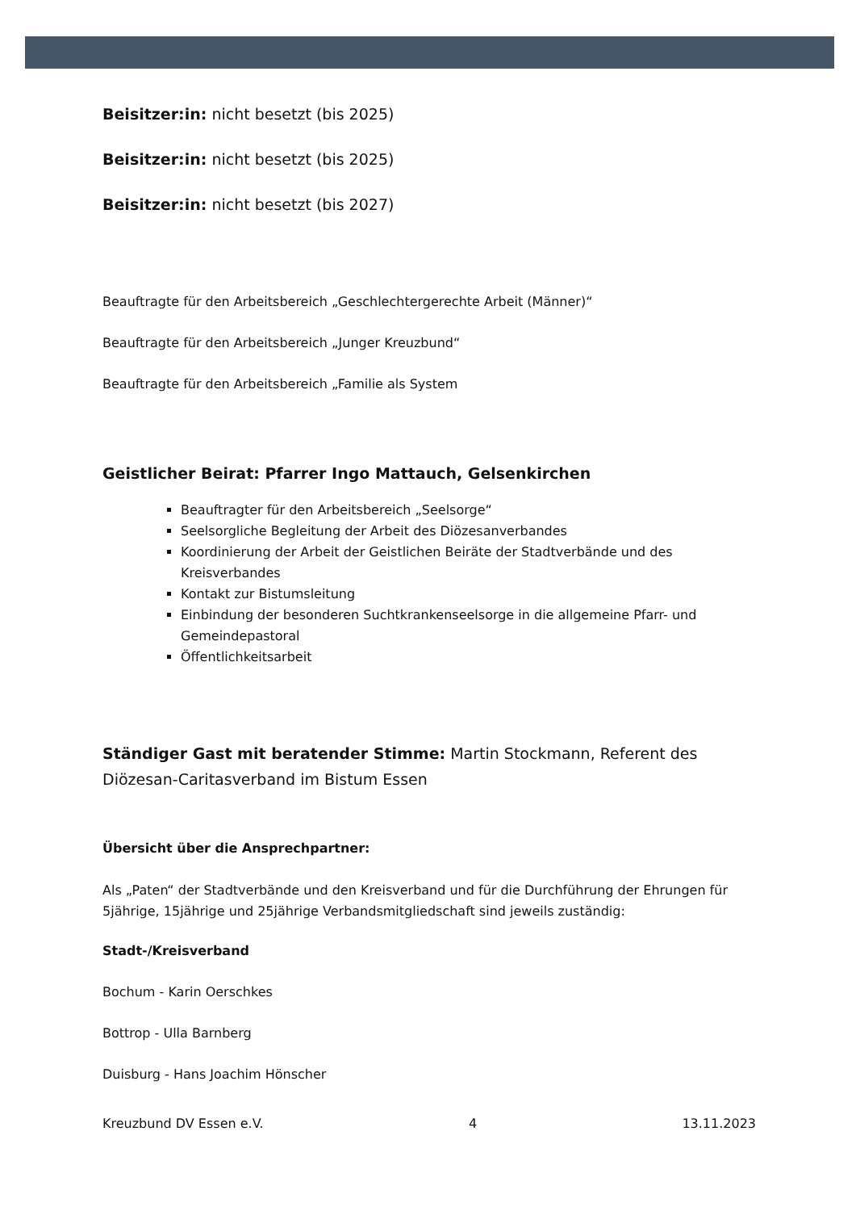Beisitzer:in: nicht besetzt (bis 2025)
Beisitzer:in: nicht besetzt (bis 2025)
Beisitzer:in: nicht besetzt (bis 2027)
Beauftragte für den Arbeitsbereich „Geschlechtergerechte Arbeit (Männer)“
Beauftragte für den Arbeitsbereich „Junger Kreuzbund“
Beauftragte für den Arbeitsbereich „Familie als System
Geistlicher Beirat: Pfarrer Ingo Mattauch, Gelsenkirchen
Beauftragter für den Arbeitsbereich „Seelsorge“
Seelsorgliche Begleitung der Arbeit des Diözesanverbandes
Koordinierung der Arbeit der Geistlichen Beiräte der Stadtverbände und des Kreisverbandes
Kontakt zur Bistumsleitung
Einbindung der besonderen Suchtkrankenseelsorge in die allgemeine Pfarr- und Gemeindepastoral
Öffentlichkeitsarbeit
Ständiger Gast mit beratender Stimme: Martin Stockmann, Referent des Diözesan-Caritasverband im Bistum Essen
Übersicht über die Ansprechpartner:
Als „Paten“ der Stadtverbände und den Kreisverband und für die Durchführung der Ehrungen für 5jährige, 15jährige und 25jährige Verbandsmitgliedschaft sind jeweils zuständig:
Stadt-/Kreisverband
Bochum - Karin Oerschkes
Bottrop - Ulla Barnberg
Duisburg - Hans Joachim Hönscher
Kreuzbund DV Essen e.V. 4 13.11.2023